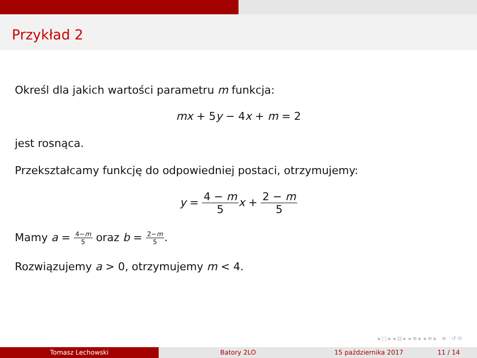Przykład 2
Określ dla jakich wartości parametru m funkcja:
mx + 5y − 4x + m = 2
jest rosnąca.
Przekształcamy funkcję do odpowiedniej postaci, otrzymujemy:
y = 4 − m 5 x + 2 − m 5
Mamy a = 4−m 5 oraz b = 2−m 5.
Rozwiązujemy a > 0, otrzymujemy m < 4.
◂ □ ▸ ◂ ⊡ ▸ ◂ ≡ ▸ ◂ ≡ ▸ ≡ ↺ ⟳
Tomasz Lechowski Batory 2LO 15 października 2017 11 / 14